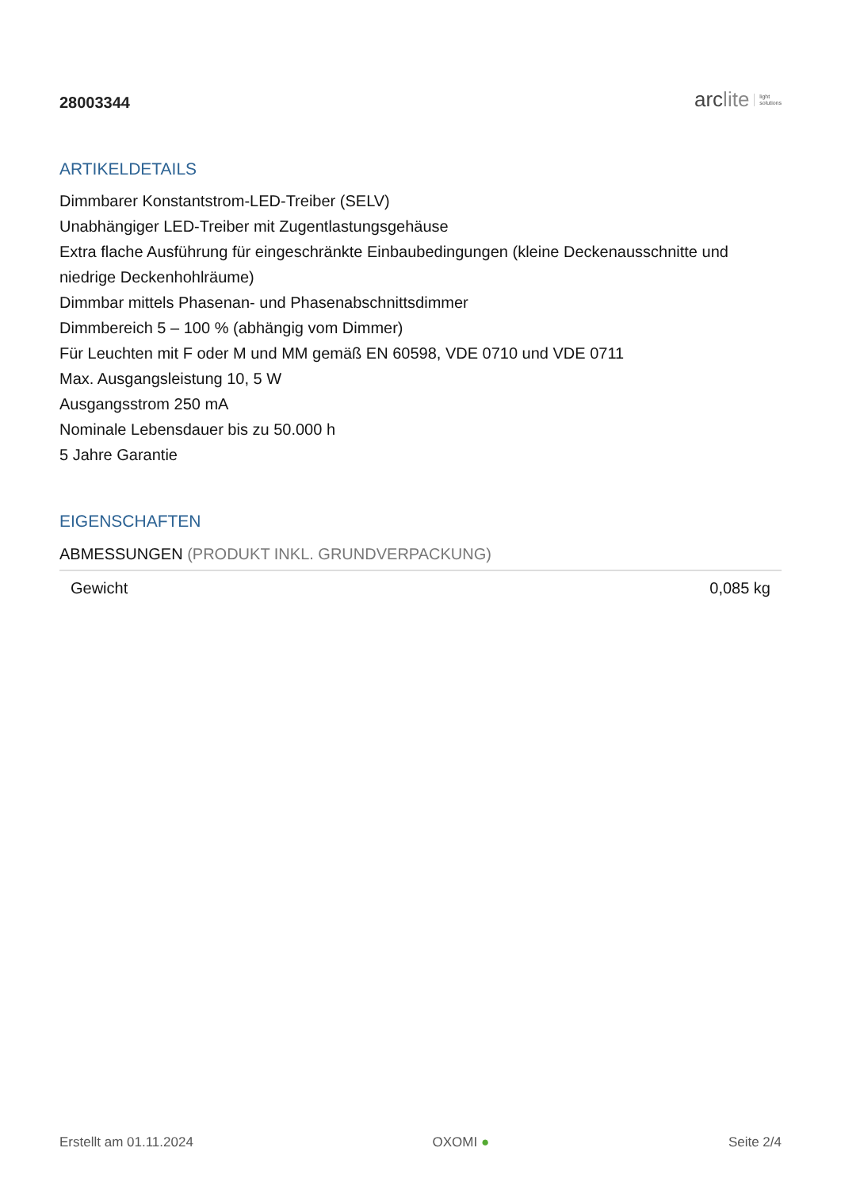28003344
arc lite light
solutions
ARTIKELDETAILS
Dimmbarer Konstantstrom-LED-Treiber (SELV)
Unabhängiger LED-Treiber mit Zugentlastungsgehäuse
Extra flache Ausführung für eingeschränkte Einbaubedingungen (kleine Deckenausschnitte und niedrige Deckenhohlräume)
Dimmbar mittels Phasenan- und Phasenabschnittsdimmer
Dimmbereich 5 – 100 % (abhängig vom Dimmer)
Für Leuchten mit F oder M und MM gemäß EN 60598, VDE 0710 und VDE 0711
Max. Ausgangsleistung 10, 5 W
Ausgangsstrom 250 mA
Nominale Lebensdauer bis zu 50.000 h
5 Jahre Garantie
EIGENSCHAFTEN
ABMESSUNGEN (PRODUKT INKL. GRUNDVERPACKUNG)
| Gewicht | 0,085 kg |
Erstellt am 01.11.2024 OXOMI ● Seite 2/4